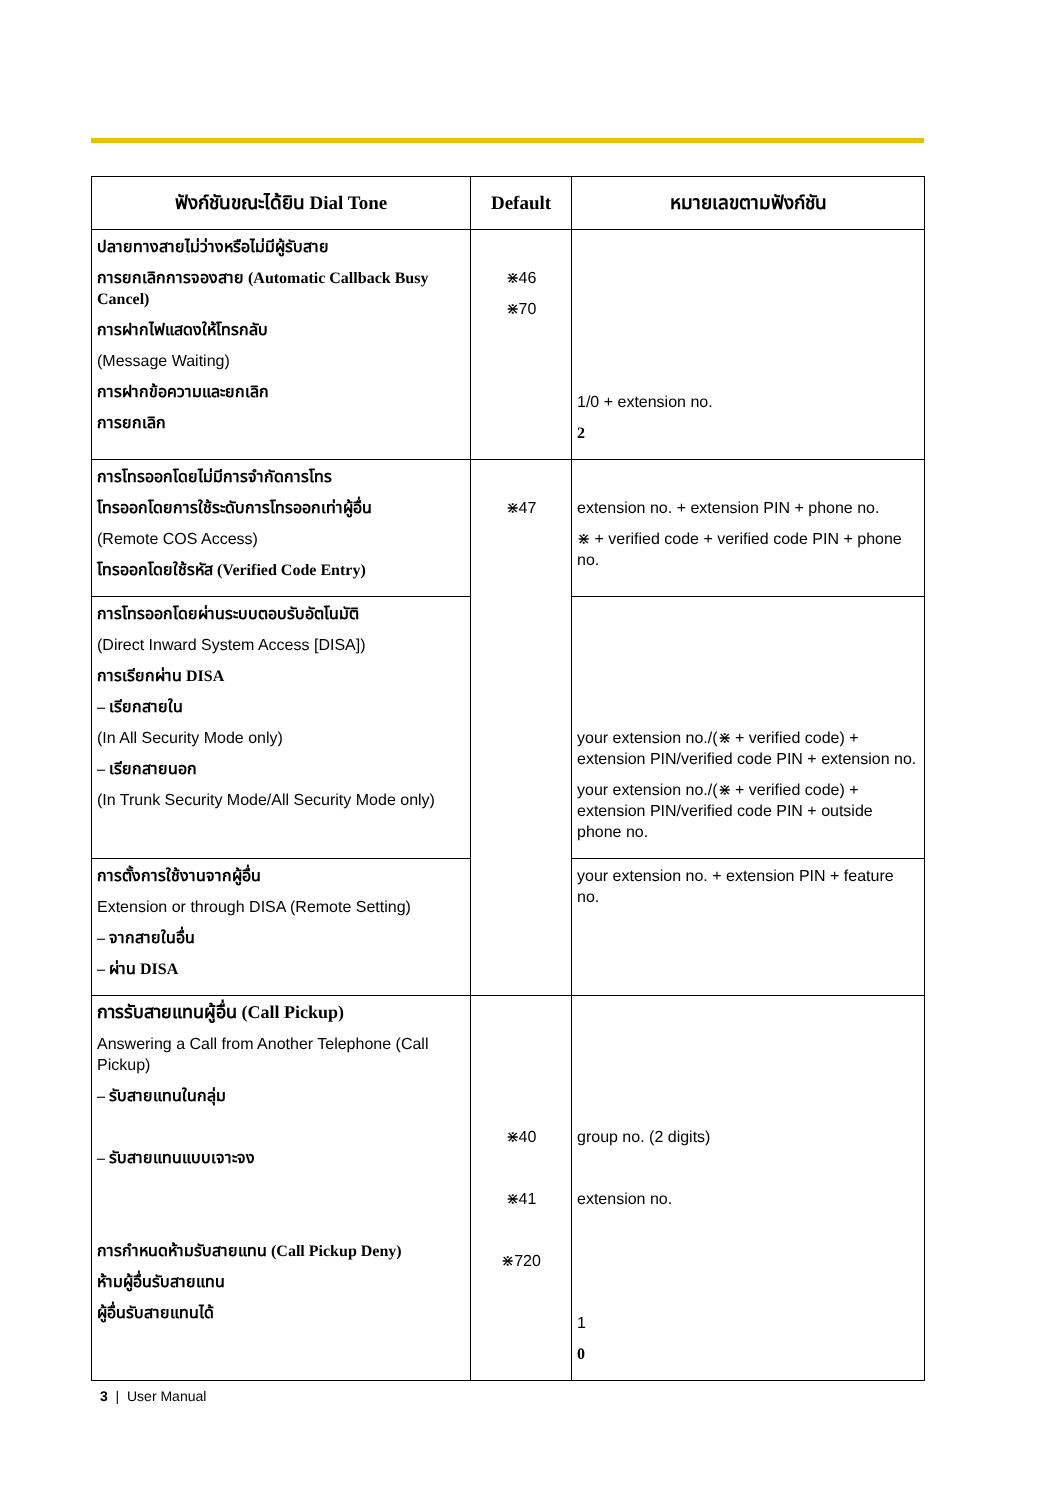| ฟังก์ชันขณะได้ยิน Dial Tone | Default | หมายเลขตามฟังก์ชัน |
| --- | --- | --- |
| ปลายทางสายไม่ว่างหรือไม่มีผู้รับสาย การยกเลิกการจองสาย (Automatic Callback Busy Cancel) การฝากไฟแสดงให้โทรกลับ (Message Waiting) การฝากข้อความและยกเลิก การยกเลิก | ⋇46 ⋇70 | 1/0 + extension no. 2 |
| การโทรออกโดยไม่มีการจำกัดการโทร โทรออกโดยการใช้ระดับการโทรออกเท่าผู้อื่น (Remote COS Access) โทรออกโดยใช้รหัส (Verified Code Entry) | ⋇47 | extension no. + extension PIN + phone no. ⋇ + verified code + verified code PIN + phone no. |
| การโทรออกโดยผ่านระบบตอบรับอัตโนมัติ (Direct Inward System Access [DISA]) การเรียกผ่าน DISA – เรียกสายใน (In All Security Mode only) – เรียกสายนอก (In Trunk Security Mode/All Security Mode only) | | your extension no./(⋇ + verified code) + extension PIN/verified code PIN + extension no. your extension no./(⋇ + verified code) + extension PIN/verified code PIN + outside phone no. |
| การตั้งการใช้งานจากผู้อื่น Extension or through DISA (Remote Setting) – จากสายในอื่น – ผ่าน DISA | | your extension no. + extension PIN + feature no. |
| การรับสายแทนผู้อื่น (Call Pickup) Answering a Call from Another Telephone (Call Pickup) – รับสายแทนในกลุ่ม – รับสายแทนแบบเจาะจง การกำหนดห้ามรับสายแทน (Call Pickup Deny) ห้ามผู้อื่นรับสายแทน ผู้อื่นรับสายแทนได้ | ⋇40 ⋇41 ⋇720 | group no. (2 digits) extension no. 1 0 |
3 | User Manual